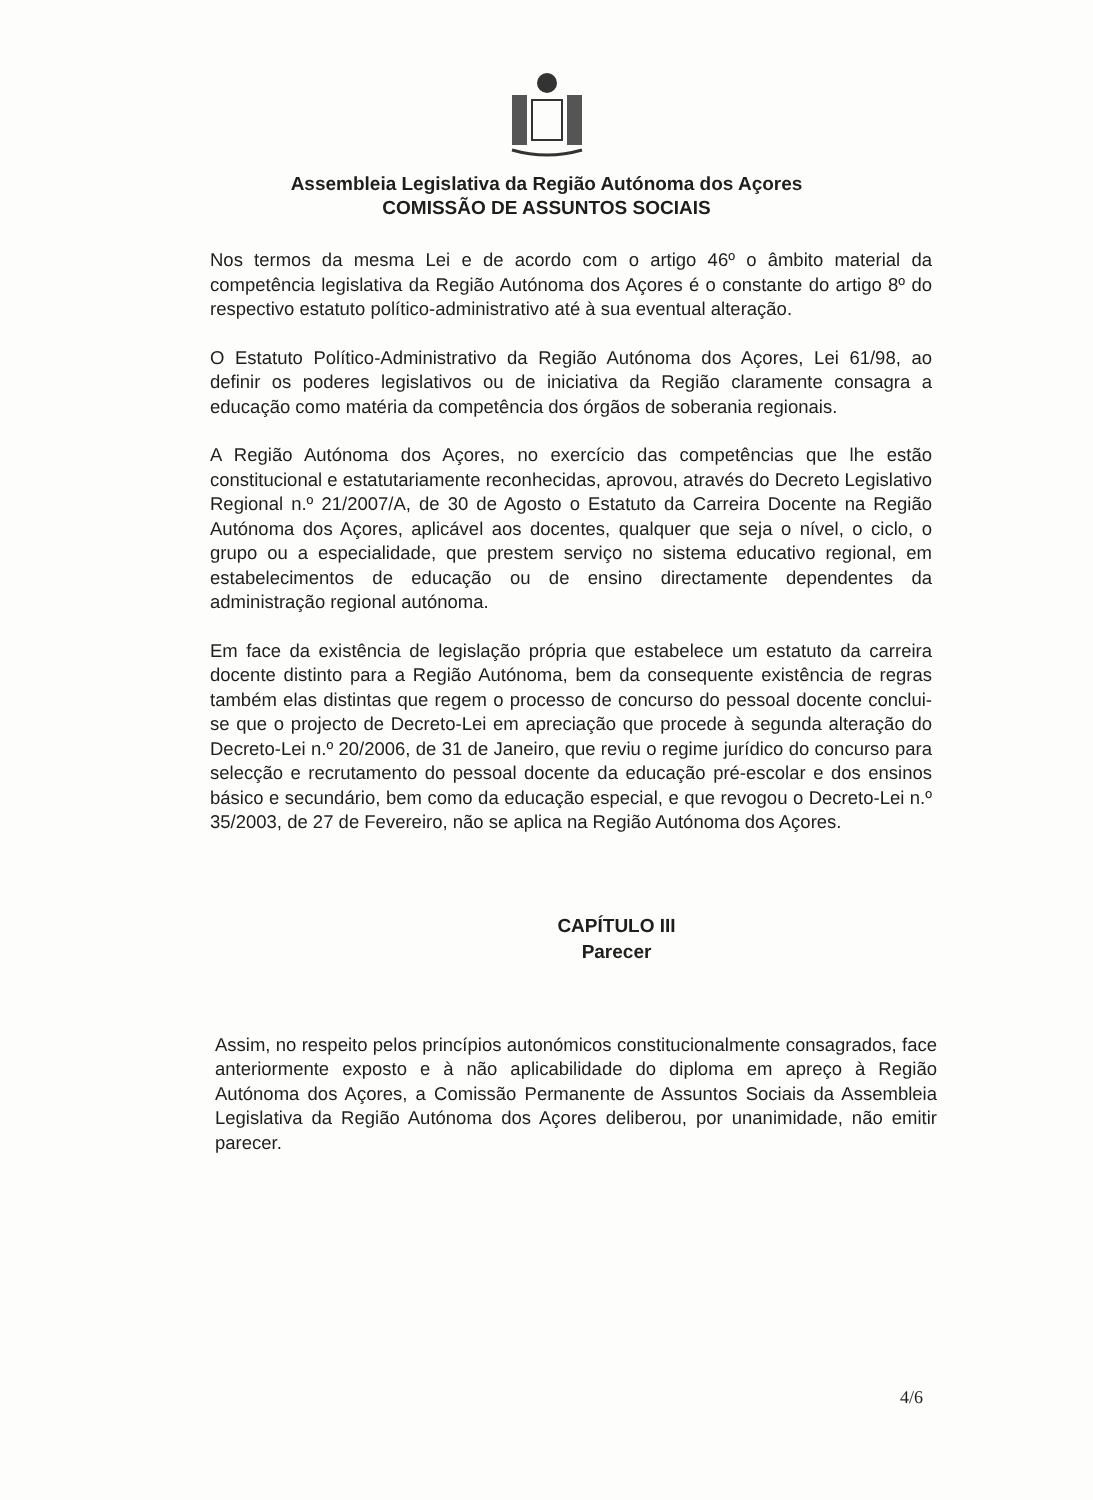Assembleia Legislativa da Região Autónoma dos Açores
COMISSÃO DE ASSUNTOS SOCIAIS
Nos termos da mesma Lei e de acordo com o artigo 46º o âmbito material da competência legislativa da Região Autónoma dos Açores é o constante do artigo 8º do respectivo estatuto político-administrativo até à sua eventual alteração.
O Estatuto Político-Administrativo da Região Autónoma dos Açores, Lei 61/98, ao definir os poderes legislativos ou de iniciativa da Região claramente consagra a educação como matéria da competência dos órgãos de soberania regionais.
A Região Autónoma dos Açores, no exercício das competências que lhe estão constitucional e estatutariamente reconhecidas, aprovou, através do Decreto Legislativo Regional n.º 21/2007/A, de 30 de Agosto o Estatuto da Carreira Docente na Região Autónoma dos Açores, aplicável aos docentes, qualquer que seja o nível, o ciclo, o grupo ou a especialidade, que prestem serviço no sistema educativo regional, em estabelecimentos de educação ou de ensino directamente dependentes da administração regional autónoma.
Em face da existência de legislação própria que estabelece um estatuto da carreira docente distinto para a Região Autónoma, bem da consequente existência de regras também elas distintas que regem o processo de concurso do pessoal docente conclui-se que o projecto de Decreto-Lei em apreciação que procede à segunda alteração do Decreto-Lei n.º 20/2006, de 31 de Janeiro, que reviu o regime jurídico do concurso para selecção e recrutamento do pessoal docente da educação pré-escolar e dos ensinos básico e secundário, bem como da educação especial, e que revogou o Decreto-Lei n.º 35/2003, de 27 de Fevereiro, não se aplica na Região Autónoma dos Açores.
CAPÍTULO III
Parecer
Assim, no respeito pelos princípios autonómicos constitucionalmente consagrados, face anteriormente exposto e à não aplicabilidade do diploma em apreço à Região Autónoma dos Açores, a Comissão Permanente de Assuntos Sociais da Assembleia Legislativa da Região Autónoma dos Açores deliberou, por unanimidade, não emitir parecer.
4/6